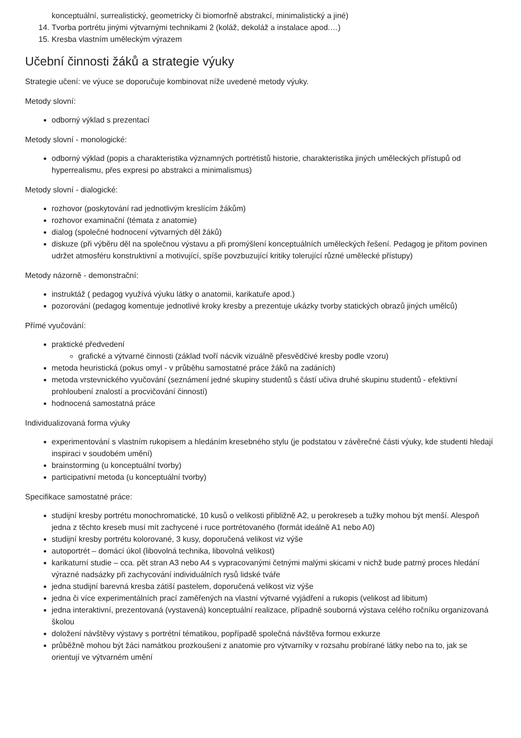konceptuální, surrealistický, geometricky či biomorfně abstrakcí, minimalistický a jiné)
14. Tvorba portrétu jinými výtvarnými technikami 2 (koláž, dekoláž a instalace apod.…)
15. Kresba vlastním uměleckým výrazem
Učební činnosti žáků a strategie výuky
Strategie učení: ve výuce se doporučuje kombinovat níže uvedené metody výuky.
Metody slovní:
odborný výklad s prezentací
Metody slovní - monologické:
odborný výklad (popis a charakteristika významných portrétistů historie, charakteristika jiných uměleckých přístupů od hyperrealismu, přes expresi po abstrakci a minimalismus)
Metody slovní - dialogické:
rozhovor (poskytování rad jednotlivým kreslícím žákům)
rozhovor examinační (témata z anatomie)
dialog (společné hodnocení výtvarných děl žáků)
diskuze (při výběru děl na společnou výstavu a při promýšlení konceptuálních uměleckých řešení. Pedagog je přitom povinen udržet atmosféru konstruktivní a motivující, spíše povzbuzující kritiky tolerující různé umělecké přístupy)
Metody názorně - demonstrační:
instruktáž ( pedagog využívá výuku látky o anatomii, karikatuře apod.)
pozorování (pedagog komentuje jednotlivé kroky kresby a prezentuje ukázky tvorby statických obrazů jiných umělců)
Přímé vyučování:
praktické předvedení
grafické a výtvarné činnosti (základ tvoří nácvik vizuálně přesvědčivé kresby podle vzoru)
metoda heuristická (pokus omyl - v průběhu samostatné práce žáků na zadáních)
metoda vrstevnického vyučování (seznámení jedné skupiny studentů s částí učiva druhé skupinu studentů - efektivní prohloubení znalostí a procvičování činností)
hodnocená samostatná práce
Individualizovaná forma výuky
experimentování s vlastním rukopisem a hledáním kresebného stylu (je podstatou v závěrečné části výuky, kde studenti hledají inspiraci v soudobém umění)
brainstorming (u konceptuální tvorby)
participativní metoda (u konceptuální tvorby)
Specifikace samostatné práce:
studijní kresby portrétu monochromatické, 10 kusů o velikosti přibližně A2, u perokreseb a tužky mohou být menší. Alespoň jedna z těchto kreseb musí mít zachycené i ruce portrétovaného (formát ideálně A1 nebo A0)
studijní kresby portrétu kolorované, 3 kusy, doporučená velikost viz výše
autoportrét – domácí úkol (libovolná technika, libovolná velikost)
karikaturní studie – cca. pět stran A3 nebo A4 s vypracovanými četnými malými skicami v nichž bude patrný proces hledání výrazné nadsázky při zachycování individuálních rysů lidské tváře
jedna studijní barevná kresba zátiší pastelem, doporučená velikost viz výše
jedna či více experimentálních prací zaměřených na vlastní výtvarné vyjádření a rukopis (velikost ad libitum)
jedna interaktivní, prezentovaná (vystavená) konceptuální realizace, případně souborná výstava celého ročníku organizovaná školou
doložení návštěvy výstavy s portrétní tématikou, popřípadě společná návštěva formou exkurze
průběžně mohou být žáci namátkou prozkoušeni z anatomie pro výtvarníky v rozsahu probírané látky nebo na to, jak se orientují ve výtvarném umění